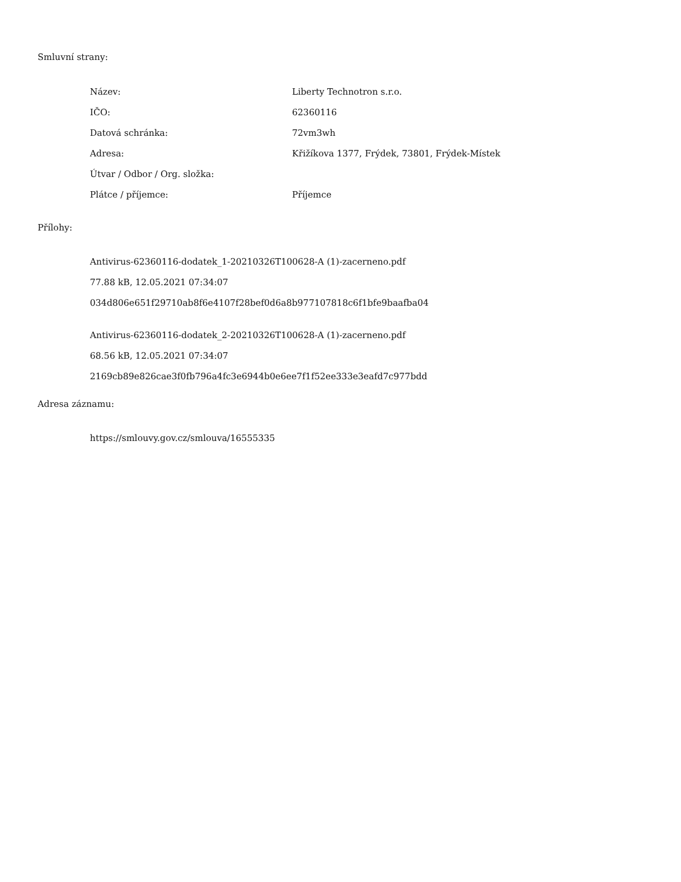Smluvní strany:
| Název: | Liberty Technotron s.r.o. |
| IČO: | 62360116 |
| Datová schránka: | 72vm3wh |
| Adresa: | Křižíkova 1377, Frýdek, 73801, Frýdek-Místek |
| Útvar / Odbor / Org. složka: | |
| Plátce / příjemce: | Příjemce |
Přílohy:
Antivirus-62360116-dodatek_1-20210326T100628-A (1)-zacerneno.pdf
77.88 kB, 12.05.2021 07:34:07
034d806e651f29710ab8f6e4107f28bef0d6a8b977107818c6f1bfe9baafba04
Antivirus-62360116-dodatek_2-20210326T100628-A (1)-zacerneno.pdf
68.56 kB, 12.05.2021 07:34:07
2169cb89e826cae3f0fb796a4fc3e6944b0e6ee7f1f52ee333e3eafd7c977bdd
Adresa záznamu:
https://smlouvy.gov.cz/smlouva/16555335